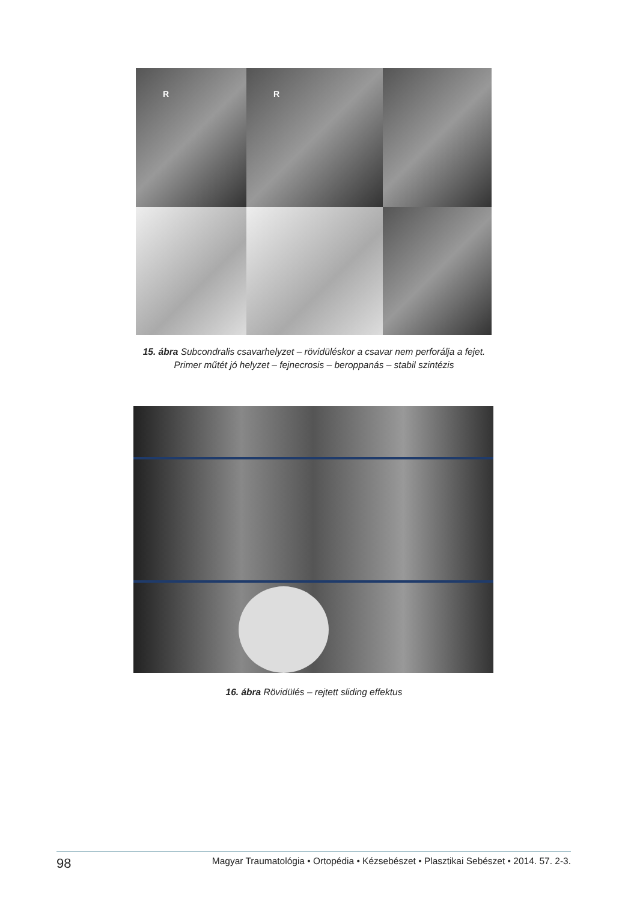R
R
15. ábra Subcondralis csavarhelyzet – rövidüléskor a csavar nem perforálja a fejet.
Primer műtét jó helyzet – fejnecrosis – beroppanás – stabil szintézis
16. ábra Rövidülés – rejtett sliding effektus
98 Magyar Traumatológia • Ortopédia • Kézsebészet • Plasztikai Sebészet • 2014. 57. 2-3.